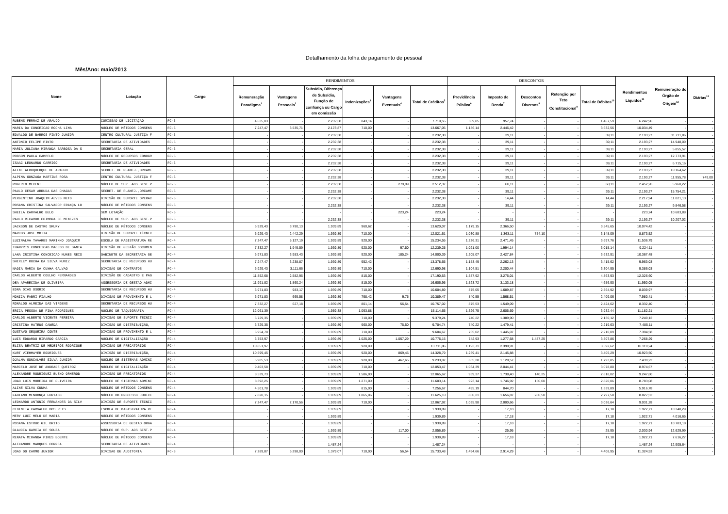Detalhamento da folha de pagamento de pessoal
Mês/Ano: maio/2013
| Nome | Lotação | Cargo | RENDIMENTOS | | | | | | DESCONTOS | | | | | Rendimentos Líquidos<sup>11</sup> | Remuneração do Órgão de Origem<sup>12</sup> | Diárias<sup>13</sup> |
| --- | --- | --- | --- | --- | --- | --- | --- | --- | --- | --- | --- | --- | --- | --- | --- | --- |
| | | | Remuneração Paradigma<sup>1</sup> | Vantagens Pessoais<sup>2</sup> | Subsídio, Diferença de Subsídio, Função de confiança ou Cargo em comissão | Indenizações<sup>3</sup> | Vantagens Eventuais<sup>4</sup> | Total de Créditos<sup>5</sup> | Previdência Pública<sup>6</sup> | Imposto de Renda<sup>7</sup> | Descontos Diversos<sup>8</sup> | Retenção por Teto Constitucional<sup>9</sup> | Total de Débitos<sup>10</sup> | | | |
| RUBENS FERRAZ DE ARAUJO | COMISSÃO DE LICITAÇÃO | FC-5 | 4.635,03 | - | 2.232,38 | 843,14 | - | 7.710,55 | 509,85 | 957,74 | - | - | 1.467,59 | 6.242,96 | - | - |
| MARIA DA CONCEICAO ROCHA LIMA | NÚCLEO DE MÉTODOS CONSENS | FC-5 | 7.247,47 | 3.535,71 | 2.173,87 | 710,00 | - | 13.667,05 | 1.186,14 | 2.446,42 | - | - | 3.632,56 | 10.034,49 | - | - |
| EDVALDO DE BARROS PINTO JUNIOR | CENTRO CULTURAL JUSTIÇA F | FC-5 | - | - | 2.232,38 | - | - | 2.232,38 | - | 39,11 | - | - | 39,11 | 2.193,27 | 11.711,86 | - |
| ANTONIO FELIPE PINTO | SECRETARIA DE ATIVIDADES | FC-5 | - | - | 2.232,38 | - | - | 2.232,38 | - | 39,11 | - | - | 39,11 | 2.193,27 | 14.948,09 | - |
| MARIA JULIANA MIRANDA BARBOSA DA S | SECRETARIA GERAL | FC-5 | - | - | 2.232,38 | - | - | 2.232,38 | - | 39,11 | - | - | 39,11 | 2.193,27 | 5.855,57 | - |
| ROBSON PAULA CAMPELO | NÚCLEO DE RECURSOS FONOGR | FC-5 | - | - | 2.232,38 | - | - | 2.232,38 | - | 39,11 | - | - | 39,11 | 2.193,27 | 12.773,91 | - |
| ISAAC LEONARDO CARRIGO | SECRETARIA DE ATIVIDADES | FC-5 | - | - | 2.232,38 | - | - | 2.232,38 | - | 39,11 | - | - | 39,11 | 2.193,27 | 6.715,16 | - |
| ALINE ALBUQUERQUE DE ARAUJO | SECRET. DE PLANEJ.,ORCAME | FC-5 | - | - | 2.232,38 | - | - | 2.232,38 | - | 39,11 | - | - | 39,11 | 2.193,27 | 10.164,62 | - |
| ALPINA GONZAGA MARTINS ROSA | CENTRO CULTURAL JUSTIÇA F | FC-5 | - | - | 2.232,38 | - | - | 2.232,38 | - | 39,11 | - | - | 39,11 | 2.193,27 | 11.955,78 | 749,00 |
| ROGERIO MECENI | NÚCLEO DE SUP. AOS SIST.P | FC-5 | - | - | 2.232,38 | - | 279,99 | 2.512,37 | - | 60,11 | - | - | 60,11 | 2.452,26 | 5.960,22 | - |
| PAULO CESAR ARRUDA DAS CHAGAS | SECRET. DE PLANEJ.,ORCAME | FC-5 | - | - | 2.232,38 | - | - | 2.232,38 | - | 39,11 | - | - | 39,11 | 2.193,27 | 15.754,21 | - |
| PERGENTINO JOAQUIM ALVES NETO | DIVISÃO DE SUPORTE OPERAC | FC-5 | - | - | 2.232,38 | - | - | 2.232,38 | - | 14,44 | - | - | 14,44 | 2.217,94 | 11.021,13 | - |
| ROSANA CRISTINA SALVADOR FRANÇA LO | NÚCLEO DE MÉTODOS CONSENS | FC-5 | - | - | 2.232,38 | - | - | 2.232,38 | - | 39,11 | - | - | 39,11 | 2.193,27 | 9.846,58 | - |
| SHEILA CARVALHO BELO | SEM LOTAÇÃO | FC-5 | - | - | - | - | 223,24 | 223,24 | - | - | - | - | - | 223,24 | 10.683,88 | - |
| PAULO RICARDO COIMBRA DE MENEZES | NÚCLEO DE SUP. AOS SIST.P | FC-5 | - | - | 2.232,38 | - | - | 2.232,38 | - | 39,11 | - | - | 39,11 | 2.193,27 | 10.207,02 | - |
| JACKSON DE CASTRO SKURY | NÚCLEO DE MÉTODOS CONSENS | FC-4 | 6.929,43 | 3.790,13 | 1.939,89 | 960,62 | - | 13.620,07 | 1.179,15 | 2.366,50 | - | - | 3.545,65 | 10.074,42 | - | - |
| MARCOS JOSE MOTTA | DIVISÃO DE SUPORTE TÉCNIC | FC-4 | 6.929,43 | 2.442,29 | 1.939,89 | 710,00 | - | 12.021,61 | 1.030,88 | 1.363,11 | 754,10 | - | 3.148,09 | 8.873,52 | - | - |
| LUZINALVA TAVARES MARINHO JOAQUIM | ESCOLA DE MAGISTRATURA RE | FC-4 | 7.247,47 | 5.127,19 | 1.939,89 | 920,00 | - | 15.234,55 | 1.226,31 | 2.471,45 | - | - | 3.697,76 | 11.536,79 | - | - |
| THAMYRIS CONCEICAO MACEDO DE SANTA | DIVISÃO DE GESTÃO DOCUMEN | FC-4 | 7.332,27 | 1.949,59 | 1.939,89 | 920,00 | 97,50 | 12.239,25 | 1.021,00 | 1.994,14 | - | - | 3.015,14 | 9.224,11 | - | - |
| LANA CRISTINA CONCEICAO NUNES REIS | GABINETE DA SECRETARIA GE | FC-4 | 6.971,83 | 3.983,43 | 1.939,89 | 920,00 | 185,24 | 14.000,39 | 1.205,07 | 2.427,84 | - | - | 3.632,91 | 10.367,48 | - | - |
| SHIRLEY ROCHA DA SILVA MUNIZ | SECRETARIA DE RECURSOS HU | FC-4 | 7.247,47 | 3.238,87 | 1.939,89 | 952,42 | - | 13.378,65 | 1.153,49 | 2.262,13 | - | - | 3.415,62 | 9.963,03 | - | - |
| NADIA MARIA DA CUNHA GALVAO | DIVISÃO DE CONTRATOS | FC-4 | 6.929,43 | 3.111,66 | 1.939,89 | 710,00 | - | 12.690,98 | 1.104,51 | 2.200,44 | - | - | 3.304,95 | 9.386,03 | - | - |
| CARLOS ALBERTO COELHO FERNANDES | DIVISÃO DE CADASTRO E PAG | FC-4 | 11.852,68 | 2.582,96 | 1.939,89 | 815,00 | - | 17.190,53 | 1.587,92 | 3.276,01 | - | - | 4.863,93 | 12.326,60 | - | - |
| DEA APARECIDA DE OLIVEIRA | ASSESSORIA DE GESTAO ADMI | FC-4 | 11.991,82 | 1.860,24 | 1.939,89 | 815,00 | - | 16.606,95 | 1.523,72 | 3.133,18 | - | - | 4.656,90 | 11.950,05 | - | - |
| EDNA DIAS OSORIO | SECRETARIA DE RECURSOS HU | FC-4 | 6.971,83 | 983,17 | 1.939,89 | 710,00 | - | 10.604,89 | 875,05 | 1.689,87 | - | - | 2.564,92 | 8.039,97 | - | - |
| MONICA FABRI FIALHO | DIVISÃO DE PROVIMENTO E L | FC-4 | 6.971,83 | 669,58 | 1.939,89 | 798,42 | 9,75 | 10.389,47 | 840,55 | 1.568,51 | - | - | 2.409,06 | 7.980,41 | - | - |
| RONALDO ALMEIDA DAS VIRGENS | SECRETARIA DE RECURSOS HU | FC-4 | 7.332,27 | 627,18 | 1.939,89 | 801,14 | 56,54 | 10.757,02 | 875,53 | 1.549,09 | - | - | 2.424,62 | 8.332,40 | - | - |
| ERICA PESSOA DE PINA RODRIGUES | NÚCLEO DE TAQUIGRAFIA | FC-4 | 12.061,39 | - | 1.959,38 | 1.093,88 | - | 15.114,65 | 1.326,75 | 2.605,69 | - | - | 3.932,44 | 11.182,21 | - | - |
| CARLOS ALBERTO VICENTE PEREIRA | DIVISÃO DE SUPORTE TÉCNIC | FC-4 | 6.729,35 | - | 1.939,89 | 710,00 | - | 9.379,24 | 740,22 | 1.389,90 | - | - | 2.130,12 | 7.249,12 | - | - |
| CRISTINA MATEUS CANEDA | DIVISÃO DE DISTRIBUIÇÃO, | FC-4 | 6.729,35 | - | 1.939,89 | 960,00 | 75,50 | 9.704,74 | 740,22 | 1.479,41 | - | - | 2.219,63 | 7.485,11 | - | - |
| GUSTAVO SEQUEIRA CONTE | DIVISÃO DE PROVIMENTO E L | FC-4 | 6.954,78 | - | 1.939,89 | 710,00 | - | 9.604,67 | 765,02 | 1.445,07 | - | - | 2.210,09 | 7.394,58 | - | - |
| LUIS EDUARDO RIPARDO GARCIA | NÚCLEO DE DIGITALIZAÇÃO | FC-4 | 6.753,97 | - | 1.939,89 | 1.025,00 | 1.057,29 | 10.776,15 | 742,93 | 1.277,68 | 1.487,25 | - | 3.507,86 | 7.268,29 | - | - |
| ELISA BEATRIZ DE MEDEIROS RODRIGUE | DIVISÃO DE PRECATÓRIOS | FC-4 | 10.851,97 | - | 1.939,89 | 920,00 | - | 13.711,86 | 1.193,71 | 2.398,91 | - | - | 3.592,62 | 10.119,24 | - | - |
| KURT VIEHMAYER RODRIGUES | DIVISÃO DE DISTRIBUIÇÃO, | FC-4 | 10.599,45 | - | 1.939,89 | 920,00 | 869,45 | 14.328,79 | 1.259,41 | 2.145,88 | - | - | 3.405,29 | 10.923,50 | - | - |
| DJALMA GONCALVES SILVA JUNIOR | NÚCLEO DE SISTEMAS ADMINI | FC-4 | 5.905,53 | - | 1.939,89 | 920,00 | 467,65 | 9.233,07 | 665,28 | 1.128,57 | - | - | 1.793,85 | 7.439,22 | - | - |
| MARCELO JOSE DE ANDRADE QUEIROZ | NÚCLEO DE DIGITALIZAÇÃO | FC-4 | 9.403,58 | - | 1.939,89 | 710,00 | - | 12.053,47 | 1.034,39 | 2.044,41 | - | - | 3.078,80 | 8.974,67 | - | - |
| ALEXANDRE RODRIGUEZ BUENO ORMEROD | DIVISÃO DE PRECATÓRIOS | FC-4 | 8.539,73 | - | 1.939,89 | 1.586,00 | - | 12.065,62 | 939,37 | 1.738,40 | 140,25 | - | 2.818,02 | 9.247,60 | - | - |
| JOAO LUIS MOREIRA DE OLIVEIRA | NÚCLEO DE SISTEMAS ADMINI | FC-4 | 8.392,25 | - | 1.939,89 | 1.271,00 | - | 11.603,14 | 923,14 | 1.746,92 | 150,00 | - | 2.820,06 | 8.783,08 | - | - |
| ALINE SILVA CUNHA | NÚCLEO DE MÉTODOS CONSENS | FC-4 | 4.501,78 | - | 1.939,89 | 815,00 | - | 7.256,67 | 495,19 | 844,70 | - | - | 1.339,89 | 5.916,78 | - | - |
| FABIANO MENDONÇA FURTADO | NÚCLEO DO PROCESSO JUDICI | FC-4 | 7.820,15 | - | 1.939,89 | 1.865,06 | - | 11.625,10 | 860,21 | 1.656,87 | 280,50 | - | 2.797,58 | 8.827,52 | - | - |
| LEONARDO ANTONIO FERNANDES DA SILV | DIVISÃO DE SUPORTE TÉCNIC | FC-4 | 7.247,47 | 2.170,56 | 1.939,89 | 710,00 | - | 12.067,92 | 1.035,98 | 2.000,66 | - | - | 3.036,64 | 9.031,28 | - | - |
| CIDINEIA CARVALHO DOS REIS | ESCOLA DE MAGISTRATURA RE | FC-4 | - | - | 1.939,89 | - | - | 1.939,89 | - | 17,18 | - | - | 17,18 | 1.922,71 | 10.348,29 | - |
| MERY LUCI MELO DE MARIA | NÚCLEO DE MÉTODOS CONSENS | FC-4 | - | - | 1.939,89 | - | - | 1.939,89 | - | 17,18 | - | - | 17,18 | 1.922,71 | 4.016,65 | - |
| ROSANA ESTRUC GIL BRITO | ASSESSORIA DE GESTAO ORGA | FC-4 | - | - | 1.939,89 | - | - | 1.939,89 | - | 17,18 | - | - | 17,18 | 1.922,71 | 10.783,18 | - |
| GLAUCIA GARCIA DE SOUZA | NÚCLEO DE SUP. AOS SIST.P | FC-4 | - | - | 1.939,89 | - | 117,00 | 2.056,89 | - | 25,95 | - | - | 25,95 | 2.030,94 | 12.629,99 | - |
| RENATA MIRANDA PIRES BOENTE | NÚCLEO DE MÉTODOS CONSENS | FC-4 | - | - | 1.939,89 | - | - | 1.939,89 | - | 17,18 | - | - | 17,18 | 1.922,71 | 7.616,27 | - |
| ALEXANDRE MARQUES CORREA | SECRETARIA DE ATIVIDADES | FC-4 | - | - | 1.487,24 | - | - | 1.487,24 | - | - | - | - | - | 1.487,24 | 12.905,64 | - |
| JOAO DO CARMO JUNIOR | DIVISAO DE AUDITORIA | FC-3 | 7.289,87 | 6.298,00 | 1.379,07 | 710,00 | 56,54 | 15.733,48 | 1.494,66 | 2.914,29 | - | - | 4.408,95 | 11.324,53 | - | - |